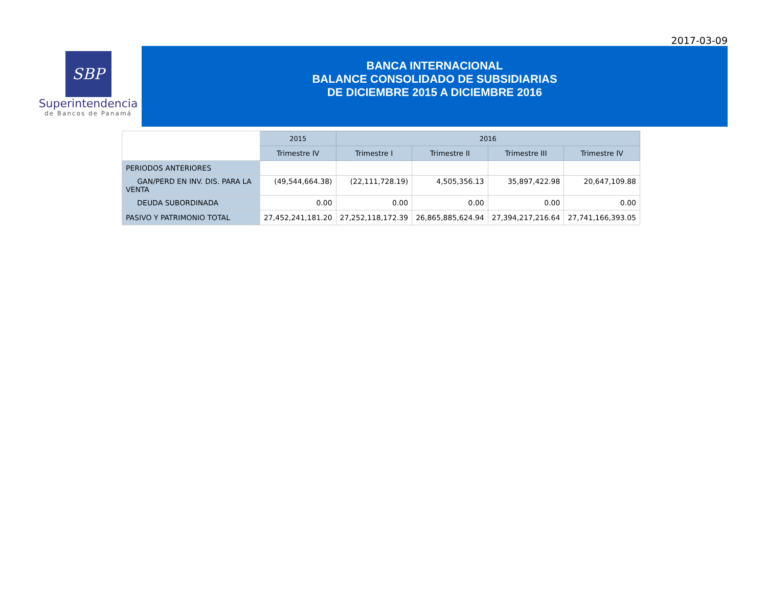2017-03-09
SBP
Superintendencia
de Bancos de Panamá
BANCA INTERNACIONAL
BALANCE CONSOLIDADO DE SUBSIDIARIAS
DE DICIEMBRE 2015 A DICIEMBRE 2016
| | 2015 | 2016 | | | |
| | Trimestre IV | Trimestre I | Trimestre II | Trimestre III | Trimestre IV |
| PERIODOS ANTERIORES | | | | | |
| GAN/PERD EN INV. DIS. PARA LA VENTA | (49,544,664.38) | (22,111,728.19) | 4,505,356.13 | 35,897,422.98 | 20,647,109.88 |
| DEUDA SUBORDINADA | 0.00 | 0.00 | 0.00 | 0.00 | 0.00 |
| PASIVO Y PATRIMONIO TOTAL | 27,452,241,181.20 | 27,252,118,172.39 | 26,865,885,624.94 | 27,394,217,216.64 | 27,741,166,393.05 |